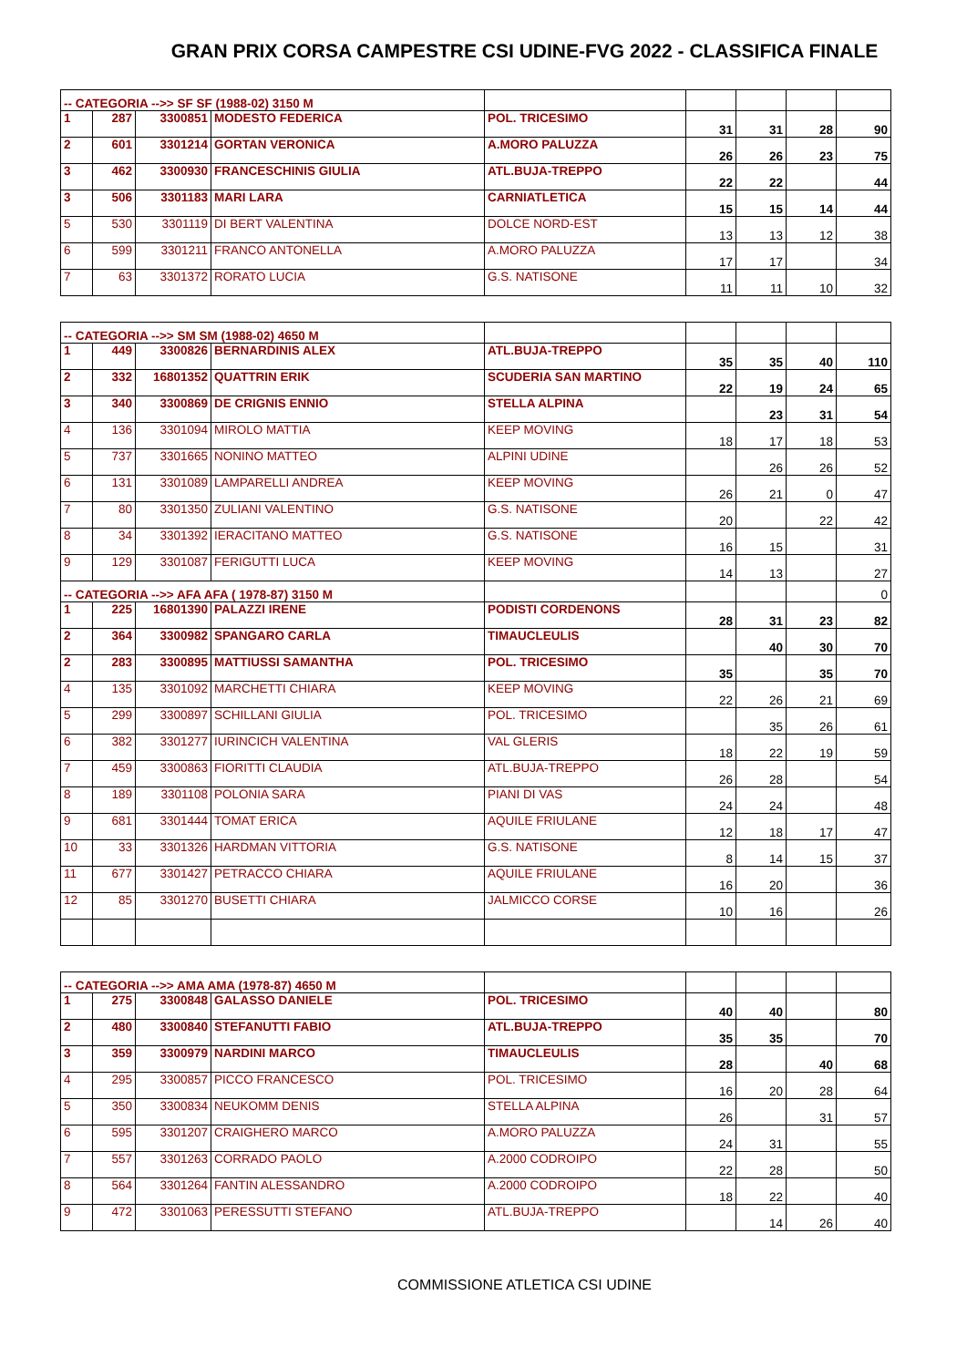GRAN PRIX CORSA CAMPESTRE CSI UDINE-FVG 2022 - CLASSIFICA FINALE
| -- CATEGORIA -->> SF SF (1988-02) 3150 M | | | | | | | | |
| 1 | 287 | 3300851 | MODESTO FEDERICA | POL. TRICESIMO | 31 | 31 | 28 | 90 |
| 2 | 601 | 3301214 | GORTAN VERONICA | A.MORO PALUZZA | 26 | 26 | 23 | 75 |
| 3 | 462 | 3300930 | FRANCESCHINIS GIULIA | ATL.BUJA-TREPPO | 22 | 22 | | 44 |
| 3 | 506 | 3301183 | MARI LARA | CARNIATLETICA | 15 | 15 | 14 | 44 |
| 5 | 530 | 3301119 | DI BERT VALENTINA | DOLCE NORD-EST | 13 | 13 | 12 | 38 |
| 6 | 599 | 3301211 | FRANCO ANTONELLA | A.MORO PALUZZA | 17 | 17 | | 34 |
| 7 | 63 | 3301372 | RORATO LUCIA | G.S. NATISONE | 11 | 11 | 10 | 32 |
| -- CATEGORIA -->> SM SM (1988-02) 4650 M | | | | | | | | |
| 1 | 449 | 3300826 | BERNARDINIS ALEX | ATL.BUJA-TREPPO | 35 | 35 | 40 | 110 |
| 2 | 332 | 16801352 | QUATTRIN ERIK | SCUDERIA SAN MARTINO | 22 | 19 | 24 | 65 |
| 3 | 340 | 3300869 | DE CRIGNIS ENNIO | STELLA ALPINA | | 23 | 31 | 54 |
| 4 | 136 | 3301094 | MIROLO MATTIA | KEEP MOVING | 18 | 17 | 18 | 53 |
| 5 | 737 | 3301665 | NONINO MATTEO | ALPINI UDINE | | 26 | 26 | 52 |
| 6 | 131 | 3301089 | LAMPARELLI ANDREA | KEEP MOVING | 26 | 21 | 0 | 47 |
| 7 | 80 | 3301350 | ZULIANI VALENTINO | G.S. NATISONE | 20 | | 22 | 42 |
| 8 | 34 | 3301392 | IERACITANO MATTEO | G.S. NATISONE | 16 | 15 | | 31 |
| 9 | 129 | 3301087 | FERIGUTTI LUCA | KEEP MOVING | 14 | 13 | | 27 |
| -- CATEGORIA -->> AFA AFA ( 1978-87) 3150 M | | | | | | | | 0 |
| 1 | 225 | 16801390 | PALAZZI IRENE | PODISTI CORDENONS | 28 | 31 | 23 | 82 |
| 2 | 364 | 3300982 | SPANGARO CARLA | TIMAUCLEULIS | | 40 | 30 | 70 |
| 2 | 283 | 3300895 | MATTIUSSI SAMANTHA | POL. TRICESIMO | 35 | | 35 | 70 |
| 4 | 135 | 3301092 | MARCHETTI CHIARA | KEEP MOVING | 22 | 26 | 21 | 69 |
| 5 | 299 | 3300897 | SCHILLANI GIULIA | POL. TRICESIMO | | 35 | 26 | 61 |
| 6 | 382 | 3301277 | IURINCICH VALENTINA | VAL GLERIS | 18 | 22 | 19 | 59 |
| 7 | 459 | 3300863 | FIORITTI CLAUDIA | ATL.BUJA-TREPPO | 26 | 28 | | 54 |
| 8 | 189 | 3301108 | POLONIA SARA | PIANI DI VAS | 24 | 24 | | 48 |
| 9 | 681 | 3301444 | TOMAT ERICA | AQUILE FRIULANE | 12 | 18 | 17 | 47 |
| 10 | 33 | 3301326 | HARDMAN VITTORIA | G.S. NATISONE | 8 | 14 | 15 | 37 |
| 11 | 677 | 3301427 | PETRACCO CHIARA | AQUILE FRIULANE | 16 | 20 | | 36 |
| 12 | 85 | 3301270 | BUSETTI CHIARA | JALMICCO CORSE | 10 | 16 | | 26 |
| -- CATEGORIA -->> AMA AMA (1978-87) 4650 M | | | | | | | | |
| 1 | 275 | 3300848 | GALASSO DANIELE | POL. TRICESIMO | 40 | 40 | | 80 |
| 2 | 480 | 3300840 | STEFANUTTI FABIO | ATL.BUJA-TREPPO | 35 | 35 | | 70 |
| 3 | 359 | 3300979 | NARDINI MARCO | TIMAUCLEULIS | 28 | | 40 | 68 |
| 4 | 295 | 3300857 | PICCO FRANCESCO | POL. TRICESIMO | 16 | 20 | 28 | 64 |
| 5 | 350 | 3300834 | NEUKOMM DENIS | STELLA ALPINA | 26 | | 31 | 57 |
| 6 | 595 | 3301207 | CRAIGHERO MARCO | A.MORO PALUZZA | 24 | 31 | | 55 |
| 7 | 557 | 3301263 | CORRADO PAOLO | A.2000 CODROIPO | 22 | 28 | | 50 |
| 8 | 564 | 3301264 | FANTIN ALESSANDRO | A.2000 CODROIPO | 18 | 22 | | 40 |
| 9 | 472 | 3301063 | PERESSUTTI STEFANO | ATL.BUJA-TREPPO | | 14 | 26 | 40 |
COMMISSIONE ATLETICA CSI UDINE